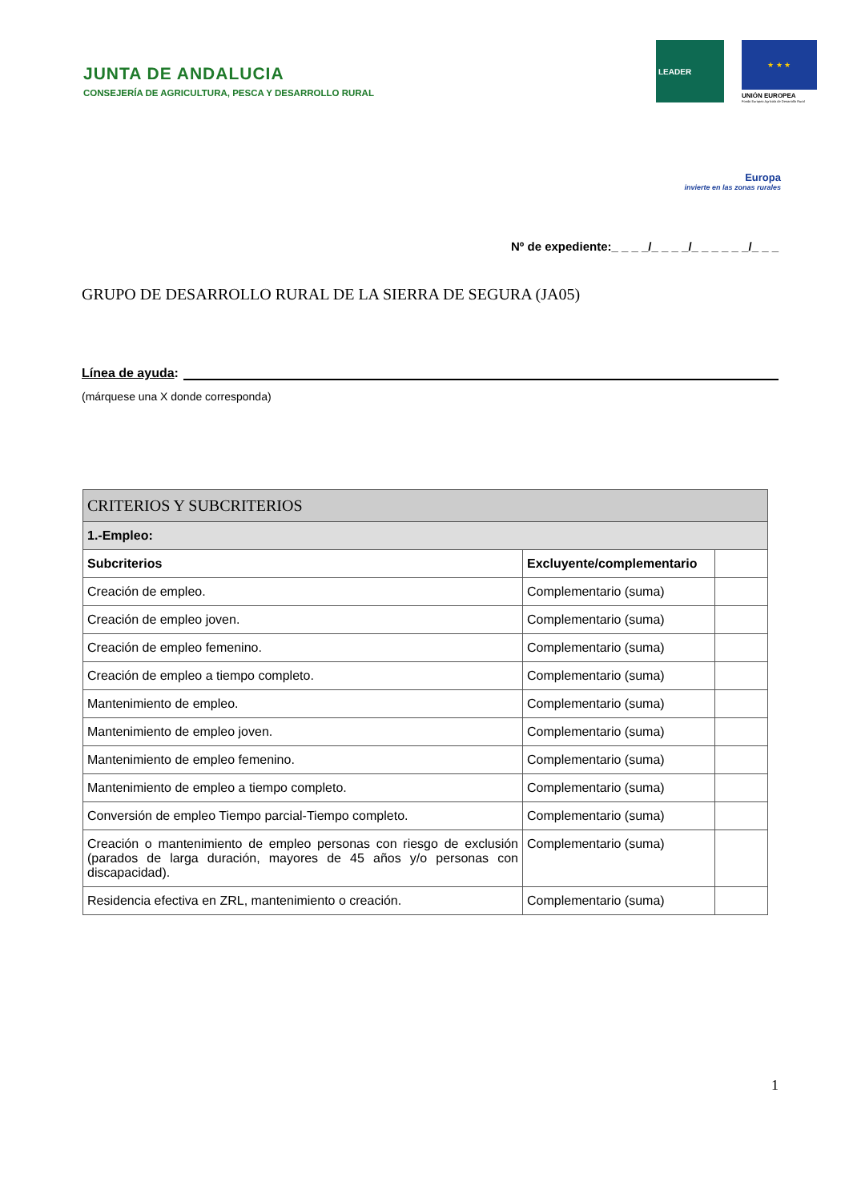JUNTA DE ANDALUCIA
CONSEJERÍA DE AGRICULTURA, PESCA Y DESARROLLO RURAL
LEADER
★ ★ ★
UNIÓN EUROPEA
Fondo Europeo Agrícola de Desarrollo Rural
Europa
invierte en las zonas rurales
Nº de expediente:_ _ _ _/_ _ _ _/_ _ _ _ _ _/_ _ _
GRUPO DE DESARROLLO RURAL DE LA SIERRA DE SEGURA (JA05)
Línea de ayuda:
(márquese una X donde corresponda)
| CRITERIOS Y SUBCRITERIOS | | |
| --- | --- | --- |
| 1.-Empleo: | | |
| Subcriterios | Excluyente/complementario | |
| Creación de empleo. | Complementario (suma) | |
| Creación de empleo joven. | Complementario (suma) | |
| Creación de empleo femenino. | Complementario (suma) | |
| Creación de empleo a tiempo completo. | Complementario (suma) | |
| Mantenimiento de empleo. | Complementario (suma) | |
| Mantenimiento de empleo joven. | Complementario (suma) | |
| Mantenimiento de empleo femenino. | Complementario (suma) | |
| Mantenimiento de empleo a tiempo completo. | Complementario (suma) | |
| Conversión de empleo Tiempo parcial-Tiempo completo. | Complementario (suma) | |
| Creación o mantenimiento de empleo personas con riesgo de exclusión (parados de larga duración, mayores de 45 años y/o personas con discapacidad). | Complementario (suma) | |
| Residencia efectiva en ZRL, mantenimiento o creación. | Complementario (suma) | |
1